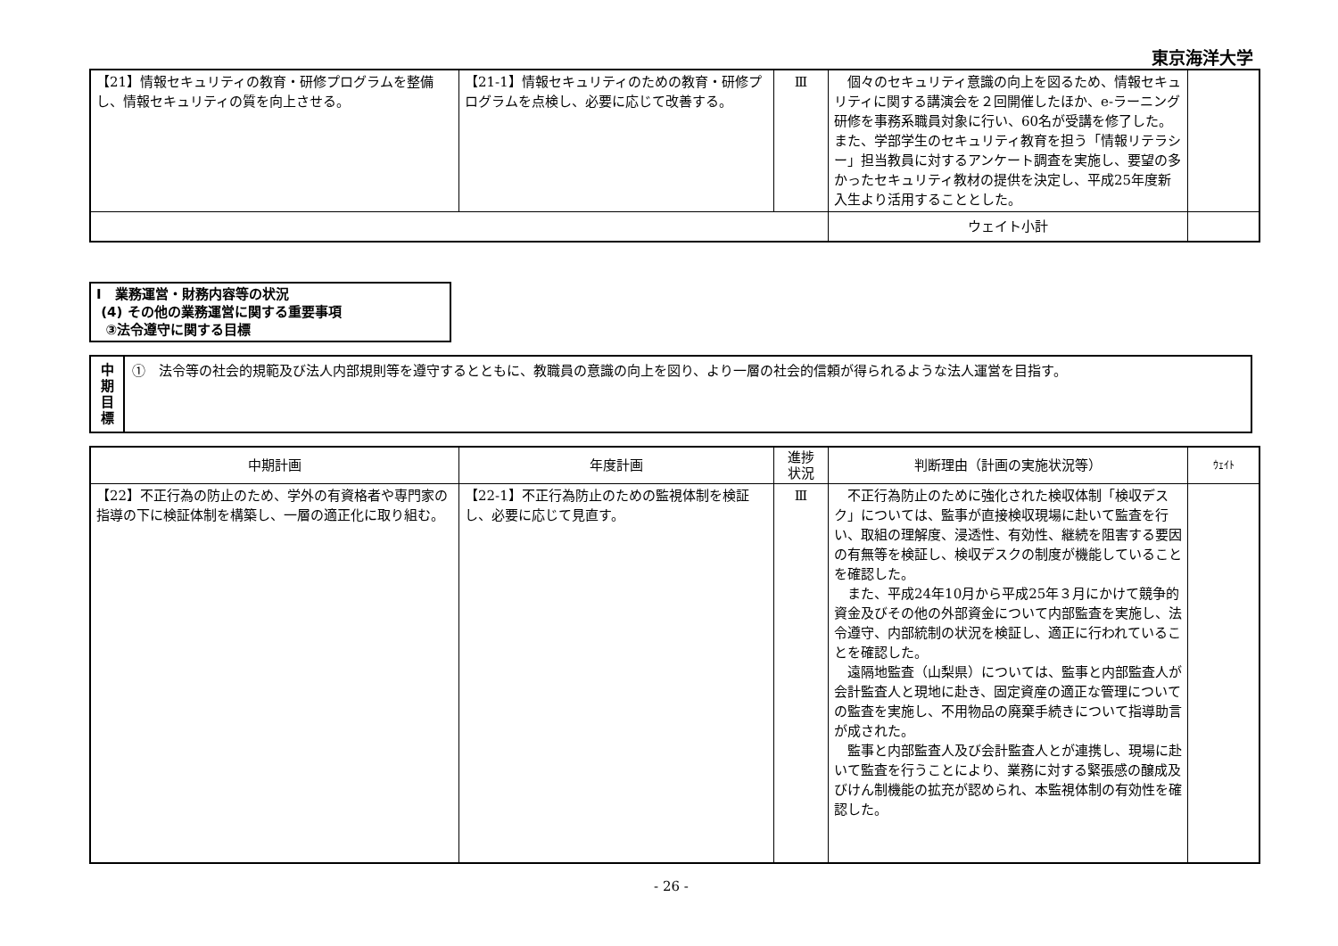東京海洋大学
| 【21】情報セキュリティの教育・研修プログラムを整備し、情報セキュリティの質を向上させる。 | 【21-1】情報セキュリティのための教育・研修プログラムを点検し、必要に応じて改善する。 | Ⅲ | 個々のセキュリティ意識の向上を図るため、情報セキュリティに関する講演会を２回開催したほか、e-ラーニング研修を事務系職員対象に行い、60名が受講を修了した。また、学部学生のセキュリティ教育を担う「情報リテラシー」担当教員に対するアンケート調査を実施し、要望の多かったセキュリティ教材の提供を決定し、平成25年度新入生より活用することとした。 | |
| | | | ウェイト小計 | |
Ⅰ　業務運営・財務内容等の状況
(4) その他の業務運営に関する重要事項
③法令遵守に関する目標
中
期
目
標
①　法令等の社会的規範及び法人内部規則等を遵守するとともに、教職員の意識の向上を図り、より一層の社会的信頼が得られるような法人運営を目指す。
| 中期計画 | 年度計画 | 進捗 状況 | 判断理由（計画の実施状況等） | ｳｪｲﾄ |
| --- | --- | --- | --- | --- |
| 【22】不正行為の防止のため、学外の有資格者や専門家の指導の下に検証体制を構築し、一層の適正化に取り組む。 | 【22-1】不正行為防止のための監視体制を検証し、必要に応じて見直す。 | Ⅲ | 不正行為防止のために強化された検収体制「検収デスク」については、監事が直接検収現場に赴いて監査を行い、取組の理解度、浸透性、有効性、継続を阻害する要因の有無等を検証し、検収デスクの制度が機能していることを確認した。 また、平成24年10月から平成25年３月にかけて競争的資金及びその他の外部資金について内部監査を実施し、法令遵守、内部統制の状況を検証し、適正に行われていることを確認した。 遠隔地監査（山梨県）については、監事と内部監査人が会計監査人と現地に赴き、固定資産の適正な管理についての監査を実施し、不用物品の廃棄手続きについて指導助言が成された。 監事と内部監査人及び会計監査人とが連携し、現場に赴いて監査を行うことにより、業務に対する緊張感の醸成及びけん制機能の拡充が認められ、本監視体制の有効性を確認した。 | |
- 26 -